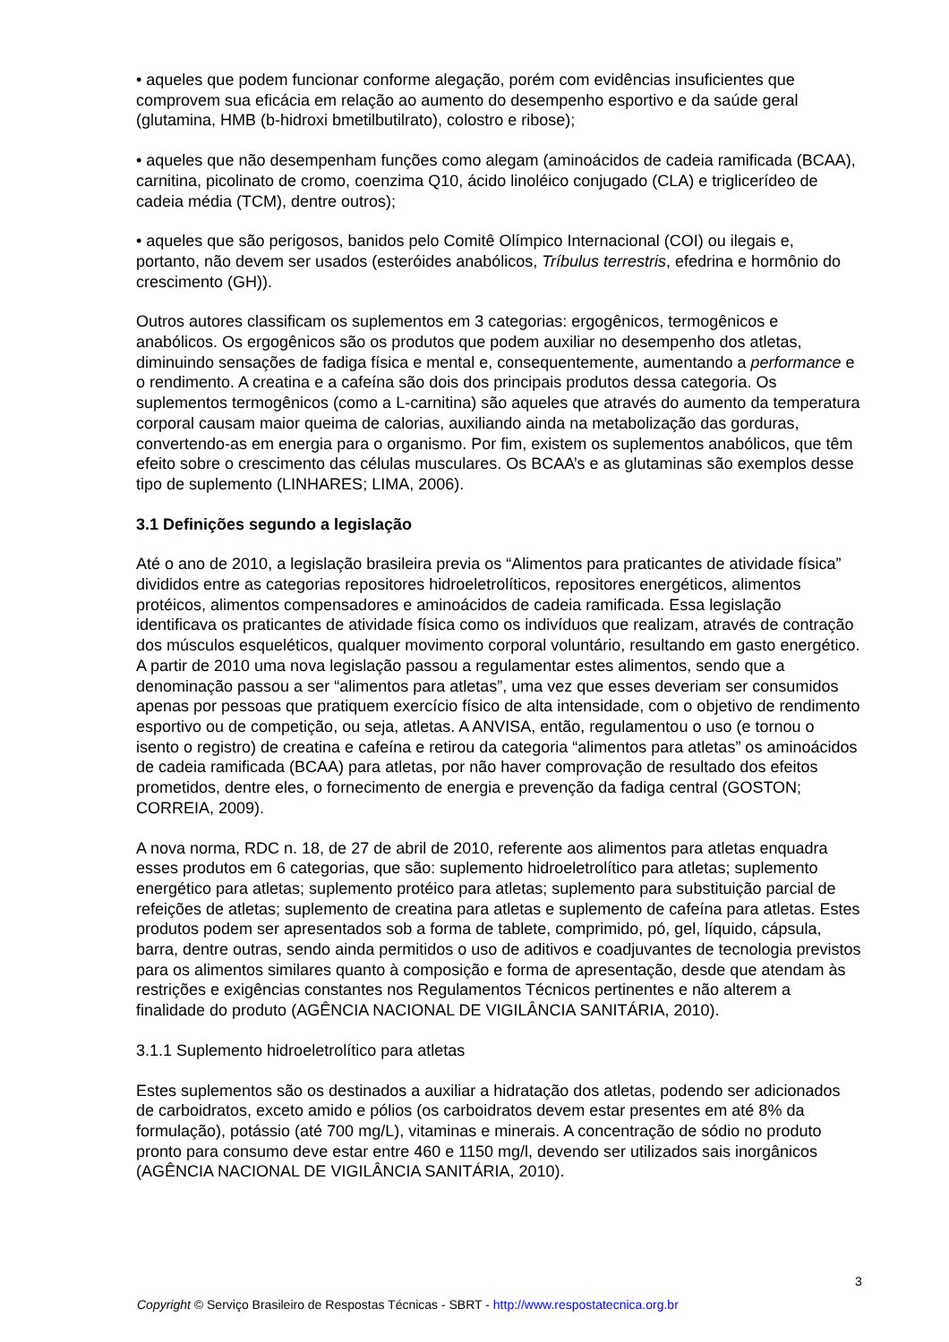• aqueles que podem funcionar conforme alegação, porém com evidências insuficientes que comprovem sua eficácia em relação ao aumento do desempenho esportivo e da saúde geral (glutamina, HMB (b-hidroxi bmetilbutilrato), colostro e ribose);
• aqueles que não desempenham funções como alegam (aminoácidos de cadeia ramificada (BCAA), carnitina, picolinato de cromo, coenzima Q10, ácido linoléico conjugado (CLA) e triglicerídeo de cadeia média (TCM), dentre outros);
• aqueles que são perigosos, banidos pelo Comitê Olímpico Internacional (COI) ou ilegais e, portanto, não devem ser usados (esteróides anabólicos, Tríbulus terrestris, efedrina e hormônio do crescimento (GH)).
Outros autores classificam os suplementos em 3 categorias: ergogênicos, termogênicos e anabólicos. Os ergogênicos são os produtos que podem auxiliar no desempenho dos atletas, diminuindo sensações de fadiga física e mental e, consequentemente, aumentando a performance e o rendimento. A creatina e a cafeína são dois dos principais produtos dessa categoria. Os suplementos termogênicos (como a L-carnitina) são aqueles que através do aumento da temperatura corporal causam maior queima de calorias, auxiliando ainda na metabolização das gorduras, convertendo-as em energia para o organismo. Por fim, existem os suplementos anabólicos, que têm efeito sobre o crescimento das células musculares. Os BCAA’s e as glutaminas são exemplos desse tipo de suplemento (LINHARES; LIMA, 2006).
3.1 Definições segundo a legislação
Até o ano de 2010, a legislação brasileira previa os “Alimentos para praticantes de atividade física” divididos entre as categorias repositores hidroeletrolíticos, repositores energéticos, alimentos protéicos, alimentos compensadores e aminoácidos de cadeia ramificada. Essa legislação identificava os praticantes de atividade física como os indivíduos que realizam, através de contração dos músculos esqueléticos, qualquer movimento corporal voluntário, resultando em gasto energético. A partir de 2010 uma nova legislação passou a regulamentar estes alimentos, sendo que a denominação passou a ser “alimentos para atletas”, uma vez que esses deveriam ser consumidos apenas por pessoas que pratiquem exercício físico de alta intensidade, com o objetivo de rendimento esportivo ou de competição, ou seja, atletas. A ANVISA, então, regulamentou o uso (e tornou o isento o registro) de creatina e cafeína e retirou da categoria “alimentos para atletas” os aminoácidos de cadeia ramificada (BCAA) para atletas, por não haver comprovação de resultado dos efeitos prometidos, dentre eles, o fornecimento de energia e prevenção da fadiga central (GOSTON; CORREIA, 2009).
A nova norma, RDC n. 18, de 27 de abril de 2010, referente aos alimentos para atletas enquadra esses produtos em 6 categorias, que são: suplemento hidroeletrolítico para atletas; suplemento energético para atletas; suplemento protéico para atletas; suplemento para substituição parcial de refeições de atletas; suplemento de creatina para atletas e suplemento de cafeína para atletas. Estes produtos podem ser apresentados sob a forma de tablete, comprimido, pó, gel, líquido, cápsula, barra, dentre outras, sendo ainda permitidos o uso de aditivos e coadjuvantes de tecnologia previstos para os alimentos similares quanto à composição e forma de apresentação, desde que atendam às restrições e exigências constantes nos Regulamentos Técnicos pertinentes e não alterem a finalidade do produto (AGÊNCIA NACIONAL DE VIGILÂNCIA SANITÁRIA, 2010).
3.1.1 Suplemento hidroeletrolítico para atletas
Estes suplementos são os destinados a auxiliar a hidratação dos atletas, podendo ser adicionados de carboidratos, exceto amido e pólios (os carboidratos devem estar presentes em até 8% da formulação), potássio (até 700 mg/L), vitaminas e minerais. A concentração de sódio no produto pronto para consumo deve estar entre 460 e 1150 mg/l, devendo ser utilizados sais inorgânicos (AGÊNCIA NACIONAL DE VIGILÂNCIA SANITÁRIA, 2010).
3
Copyright © Serviço Brasileiro de Respostas Técnicas - SBRT - http://www.respostatecnica.org.br